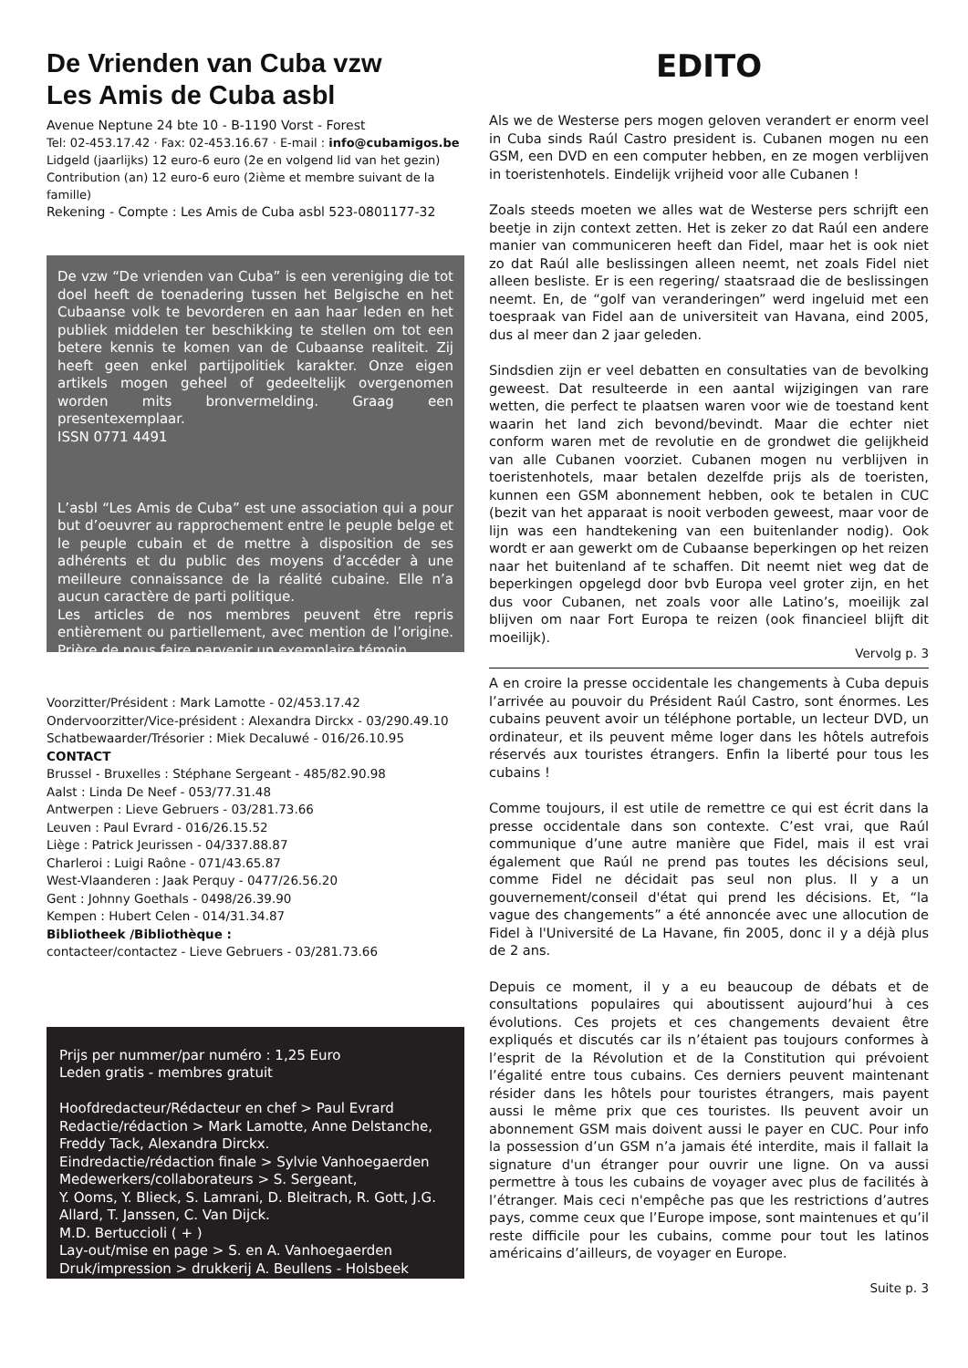De Vrienden van Cuba vzw
Les Amis de Cuba asbl
Avenue Neptune 24 bte 10 - B-1190 Vorst - Forest
Tel: 02-453.17.42 · Fax: 02-453.16.67 · E-mail : info@cubamigos.be
Lidgeld (jaarlijks) 12 euro-6 euro (2e en volgend lid van het gezin)
Contribution (an) 12 euro-6 euro (2ième et membre suivant de la famille)
Rekening - Compte : Les Amis de Cuba asbl 523-0801177-32
De vzw “De vrienden van Cuba” is een vereniging die tot doel heeft de toenadering tussen het Belgische en het Cubaanse volk te bevorderen en aan haar leden en het publiek middelen ter beschikking te stellen om tot een betere kennis te komen van de Cubaanse realiteit. Zij heeft geen enkel partijpolitiek karakter. Onze eigen artikels mogen geheel of gedeeltelijk overgenomen worden mits bronvermelding. Graag een presentexemplaar.
ISSN 0771 4491
L’asbl “Les Amis de Cuba” est une association qui a pour but d’oeuvrer au rapprochement entre le peuple belge et le peuple cubain et de mettre à disposition de ses adhérents et du public des moyens d’accéder à une meilleure connaissance de la réalité cubaine. Elle n’a aucun caractère de parti politique.
Les articles de nos membres peuvent être repris entièrement ou partiellement, avec mention de l’origine. Prière de nous faire parvenir un exemplaire témoin.
Voorzitter/Président : Mark Lamotte - 02/453.17.42
Ondervoorzitter/Vice-président : Alexandra Dirckx - 03/290.49.10
Schatbewaarder/Trésorier : Miek Decaluwé - 016/26.10.95
CONTACT
Brussel - Bruxelles : Stéphane Sergeant - 485/82.90.98
Aalst : Linda De Neef - 053/77.31.48
Antwerpen : Lieve Gebruers - 03/281.73.66
Leuven : Paul Evrard - 016/26.15.52
Liège : Patrick Jeurissen - 04/337.88.87
Charleroi : Luigi Raône - 071/43.65.87
West-Vlaanderen : Jaak Perquy - 0477/26.56.20
Gent : Johnny Goethals - 0498/26.39.90
Kempen : Hubert Celen - 014/31.34.87
Bibliotheek /Bibliothèque :
contacteer/contactez - Lieve Gebruers - 03/281.73.66
Prijs per nummer/par numéro : 1,25 Euro
Leden gratis - membres gratuit
Hoofdredacteur/Rédacteur en chef > Paul Evrard
Redactie/rédaction > Mark Lamotte, Anne Delstanche, Freddy Tack, Alexandra Dirckx.
Eindredactie/rédaction finale > Sylvie Vanhoegaerden
Medewerkers/collaborateurs > S. Sergeant,
Y. Ooms, Y. Blieck, S. Lamrani, D. Bleitrach, R. Gott, J.G. Allard, T. Janssen, C. Van Dijck.
M.D. Bertuccioli ( + )
Lay-out/mise en page > S. en A. Vanhoegaerden
Druk/impression > drukkerij A. Beullens - Holsbeek
EDITO
Als we de Westerse pers mogen geloven verandert er enorm veel in Cuba sinds Raúl Castro president is. Cubanen mogen nu een GSM, een DVD en een computer hebben, en ze mogen verblijven in toeristenhotels. Eindelijk vrijheid voor alle Cubanen !
Zoals steeds moeten we alles wat de Westerse pers schrijft een beetje in zijn context zetten. Het is zeker zo dat Raúl een andere manier van communiceren heeft dan Fidel, maar het is ook niet zo dat Raúl alle beslissingen alleen neemt, net zoals Fidel niet alleen besliste. Er is een regering/ staatsraad die de beslissingen neemt. En, de “golf van veranderingen” werd ingeluid met een toespraak van Fidel aan de universiteit van Havana, eind 2005, dus al meer dan 2 jaar geleden.
Sindsdien zijn er veel debatten en consultaties van de bevolking geweest. Dat resulteerde in een aantal wijzigingen van rare wetten, die perfect te plaatsen waren voor wie de toestand kent waarin het land zich bevond/bevindt. Maar die echter niet conform waren met de revolutie en de grondwet die gelijkheid van alle Cubanen voorziet. Cubanen mogen nu verblijven in toeristenhotels, maar betalen dezelfde prijs als de toeristen, kunnen een GSM abonnement hebben, ook te betalen in CUC (bezit van het apparaat is nooit verboden geweest, maar voor de lijn was een handtekening van een buitenlander nodig). Ook wordt er aan gewerkt om de Cubaanse beperkingen op het reizen naar het buitenland af te schaffen. Dit neemt niet weg dat de beperkingen opgelegd door bvb Europa veel groter zijn, en het dus voor Cubanen, net zoals voor alle Latino’s, moeilijk zal blijven om naar Fort Europa te reizen (ook financieel blijft dit moeilijk).
Vervolg p. 3
A en croire la presse occidentale les changements à Cuba depuis l’arrivée au pouvoir du Président Raúl Castro, sont énormes. Les cubains peuvent avoir un téléphone portable, un lecteur DVD, un ordinateur, et ils peuvent même loger dans les hôtels autrefois réservés aux touristes étrangers. Enfin la liberté pour tous les cubains !
Comme toujours, il est utile de remettre ce qui est écrit dans la presse occidentale dans son contexte. C’est vrai, que Raúl communique d’une autre manière que Fidel, mais il est vrai également que Raúl ne prend pas toutes les décisions seul, comme Fidel ne décidait pas seul non plus. Il y a un gouvernement/conseil d'état qui prend les décisions. Et, “la vague des changements” a été annoncée avec une allocution de Fidel à l'Université de La Havane, fin 2005, donc il y a déjà plus de 2 ans.
Depuis ce moment, il y a eu beaucoup de débats et de consultations populaires qui aboutissent aujourd’hui à ces évolutions. Ces projets et ces changements devaient être expliqués et discutés car ils n’étaient pas toujours conformes à l’esprit de la Révolution et de la Constitution qui prévoient l’égalité entre tous cubains. Ces derniers peuvent maintenant résider dans les hôtels pour touristes étrangers, mais payent aussi le même prix que ces touristes. Ils peuvent avoir un abonnement GSM mais doivent aussi le payer en CUC. Pour info la possession d’un GSM n’a jamais été interdite, mais il fallait la signature d'un étranger pour ouvrir une ligne. On va aussi permettre à tous les cubains de voyager avec plus de facilités à l’étranger. Mais ceci n'empêche pas que les restrictions d’autres pays, comme ceux que l’Europe impose, sont maintenues et qu’il reste difficile pour les cubains, comme pour tout les latinos américains d’ailleurs, de voyager en Europe.
Suite p. 3